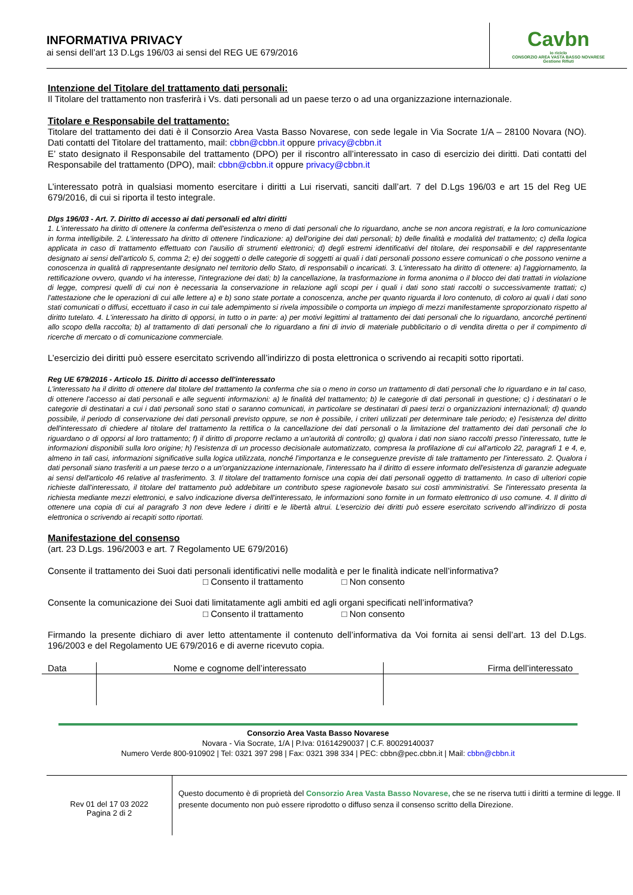INFORMATIVA PRIVACY
ai sensi dell’art 13 D.Lgs 196/03 ai sensi del REG UE 679/2016
Cavbn
io riciclo
CONSORZIO AREA VASTA BASSO NOVARESE
Gestione Rifiuti
Intenzione del Titolare del trattamento dati personali:
Il Titolare del trattamento non trasferirà i Vs. dati personali ad un paese terzo o ad una organizzazione internazionale.
Titolare e Responsabile del trattamento:
Titolare del trattamento dei dati è il Consorzio Area Vasta Basso Novarese, con sede legale in Via Socrate 1/A – 28100 Novara (NO). Dati contatti del Titolare del trattamento, mail: cbbn@cbbn.it oppure privacy@cbbn.it
E’ stato designato il Responsabile del trattamento (DPO) per il riscontro all’interessato in caso di esercizio dei diritti. Dati contatti del Responsabile del trattamento (DPO), mail: cbbn@cbbn.it oppure privacy@cbbn.it
L’interessato potrà in qualsiasi momento esercitare i diritti a Lui riservati, sanciti dall’art. 7 del D.Lgs 196/03 e art 15 del Reg UE 679/2016, di cui si riporta il testo integrale.
Dlgs 196/03 - Art. 7. Diritto di accesso ai dati personali ed altri diritti
1. L'interessato ha diritto di ottenere la conferma dell'esistenza o meno di dati personali che lo riguardano, anche se non ancora registrati, e la loro comunicazione in forma intelligibile. 2. L'interessato ha diritto di ottenere l'indicazione: a) dell'origine dei dati personali; b) delle finalità e modalità del trattamento; c) della logica applicata in caso di trattamento effettuato con l'ausilio di strumenti elettronici; d) degli estremi identificativi del titolare, dei responsabili e del rappresentante designato ai sensi dell'articolo 5, comma 2; e) dei soggetti o delle categorie di soggetti ai quali i dati personali possono essere comunicati o che possono venirne a conoscenza in qualità di rappresentante designato nel territorio dello Stato, di responsabili o incaricati. 3. L'interessato ha diritto di ottenere: a) l'aggiornamento, la rettificazione ovvero, quando vi ha interesse, l'integrazione dei dati; b) la cancellazione, la trasformazione in forma anonima o il blocco dei dati trattati in violazione di legge, compresi quelli di cui non è necessaria la conservazione in relazione agli scopi per i quali i dati sono stati raccolti o successivamente trattati; c) l'attestazione che le operazioni di cui alle lettere a) e b) sono state portate a conoscenza, anche per quanto riguarda il loro contenuto, di coloro ai quali i dati sono stati comunicati o diffusi, eccettuato il caso in cui tale adempimento si rivela impossibile o comporta un impiego di mezzi manifestamente sproporzionato rispetto al diritto tutelato. 4. L'interessato ha diritto di opporsi, in tutto o in parte: a) per motivi legittimi al trattamento dei dati personali che lo riguardano, ancorché pertinenti allo scopo della raccolta; b) al trattamento di dati personali che lo riguardano a fini di invio di materiale pubblicitario o di vendita diretta o per il compimento di ricerche di mercato o di comunicazione commerciale.
L’esercizio dei diritti può essere esercitato scrivendo all’indirizzo di posta elettronica o scrivendo ai recapiti sotto riportati.
Reg UE 679/2016 - Articolo 15. Diritto di accesso dell'interessato
L'interessato ha il diritto di ottenere dal titolare del trattamento la conferma che sia o meno in corso un trattamento di dati personali che lo riguardano e in tal caso, di ottenere l'accesso ai dati personali e alle seguenti informazioni: a) le finalità del trattamento; b) le categorie di dati personali in questione; c) i destinatari o le categorie di destinatari a cui i dati personali sono stati o saranno comunicati, in particolare se destinatari di paesi terzi o organizzazioni internazionali; d) quando possibile, il periodo di conservazione dei dati personali previsto oppure, se non è possibile, i criteri utilizzati per determinare tale periodo; e) l'esistenza del diritto dell'interessato di chiedere al titolare del trattamento la rettifica o la cancellazione dei dati personali o la limitazione del trattamento dei dati personali che lo riguardano o di opporsi al loro trattamento; f) il diritto di proporre reclamo a un'autorità di controllo; g) qualora i dati non siano raccolti presso l'interessato, tutte le informazioni disponibili sulla loro origine; h) l'esistenza di un processo decisionale automatizzato, compresa la profilazione di cui all'articolo 22, paragrafi 1 e 4, e, almeno in tali casi, informazioni significative sulla logica utilizzata, nonché l'importanza e le conseguenze previste di tale trattamento per l'interessato. 2. Qualora i dati personali siano trasferiti a un paese terzo o a un'organizzazione internazionale, l'interessato ha il diritto di essere informato dell'esistenza di garanzie adeguate ai sensi dell'articolo 46 relative al trasferimento. 3. Il titolare del trattamento fornisce una copia dei dati personali oggetto di trattamento. In caso di ulteriori copie richieste dall'interessato, il titolare del trattamento può addebitare un contributo spese ragionevole basato sui costi amministrativi. Se l'interessato presenta la richiesta mediante mezzi elettronici, e salvo indicazione diversa dell'interessato, le informazioni sono fornite in un formato elettronico di uso comune. 4. Il diritto di ottenere una copia di cui al paragrafo 3 non deve ledere i diritti e le libertà altrui. L’esercizio dei diritti può essere esercitato scrivendo all’indirizzo di posta elettronica o scrivendo ai recapiti sotto riportati.
Manifestazione del consenso
(art. 23 D.Lgs. 196/2003 e art. 7 Regolamento UE 679/2016)
Consente il trattamento dei Suoi dati personali identificativi nelle modalità e per le finalità indicate nell’informativa?
□ Consento il trattamento □ Non consento
Consente la comunicazione dei Suoi dati limitatamente agli ambiti ed agli organi specificati nell’informativa?
□ Consento il trattamento □ Non consento
Firmando la presente dichiaro di aver letto attentamente il contenuto dell’informativa da Voi fornita ai sensi dell’art. 13 del D.Lgs. 196/2003 e del Regolamento UE 679/2016 e di averne ricevuto copia.
| Data | Nome e cognome dell’interessato | Firma dell’interessato |
| --- | --- | --- |
Consorzio Area Vasta Basso Novarese
Novara - Via Socrate, 1/A | P.Iva: 01614290037 | C.F. 80029140037
Numero Verde 800-910902 | Tel: 0321 397 298 | Fax: 0321 398 334 | PEC: cbbn@pec.cbbn.it | Mail: cbbn@cbbn.it
Rev 01 del 17 03 2022
Pagina 2 di 2
Questo documento è di proprietà del Consorzio Area Vasta Basso Novarese, che se ne riserva tutti i diritti a termine di legge. Il presente documento non può essere riprodotto o diffuso senza il consenso scritto della Direzione.